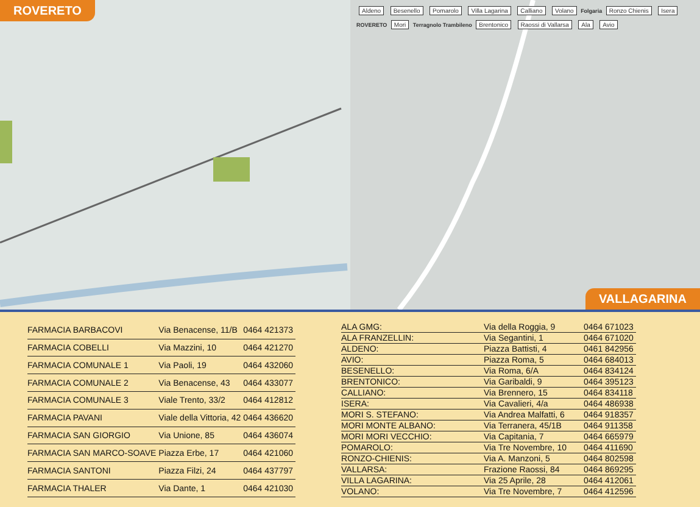ROVERETO
Aldeno Besenello Pomarolo Villa Lagarina Calliano Volano Folgaria Ronzo Chienis Isera ROVERETO Mori Terragnolo Trambileno Brentonico Raossi di Vallarsa Ala Avio
VALLAGARINA
| FARMACIA BARBACOVI | Via Benacense, 11/B | 0464 421373 |
| FARMACIA COBELLI | Via Mazzini, 10 | 0464 421270 |
| FARMACIA COMUNALE 1 | Via Paoli, 19 | 0464 432060 |
| FARMACIA COMUNALE 2 | Via Benacense, 43 | 0464 433077 |
| FARMACIA COMUNALE 3 | Viale Trento, 33/2 | 0464 412812 |
| FARMACIA PAVANI | Viale della Vittoria, 42 | 0464 436620 |
| FARMACIA SAN GIORGIO | Via Unione, 85 | 0464 436074 |
| FARMACIA SAN MARCO-SOAVE | Piazza Erbe, 17 | 0464 421060 |
| FARMACIA SANTONI | Piazza Filzi, 24 | 0464 437797 |
| FARMACIA THALER | Via Dante, 1 | 0464 421030 |
| ALA GMG: | Via della Roggia, 9 | 0464 671023 |
| ALA FRANZELLIN: | Via Segantini, 1 | 0464 671020 |
| ALDENO: | Piazza Battisti, 4 | 0461 842956 |
| AVIO: | Piazza Roma, 5 | 0464 684013 |
| BESENELLO: | Via Roma, 6/A | 0464 834124 |
| BRENTONICO: | Via Garibaldi, 9 | 0464 395123 |
| CALLIANO: | Via Brennero, 15 | 0464 834118 |
| ISERA: | Via Cavalieri, 4/a | 0464 486938 |
| MORI S. STEFANO: | Via Andrea Malfatti, 6 | 0464 918357 |
| MORI MONTE ALBANO: | Via Terranera, 45/1B | 0464 911358 |
| MORI MORI VECCHIO: | Via Capitania, 7 | 0464 665979 |
| POMAROLO: | Via Tre Novembre, 10 | 0464 411690 |
| RONZO-CHIENIS: | Via A. Manzoni, 5 | 0464 802598 |
| VALLARSA: | Frazione Raossi, 84 | 0464 869295 |
| VILLA LAGARINA: | Via 25 Aprile, 28 | 0464 412061 |
| VOLANO: | Via Tre Novembre, 7 | 0464 412596 |